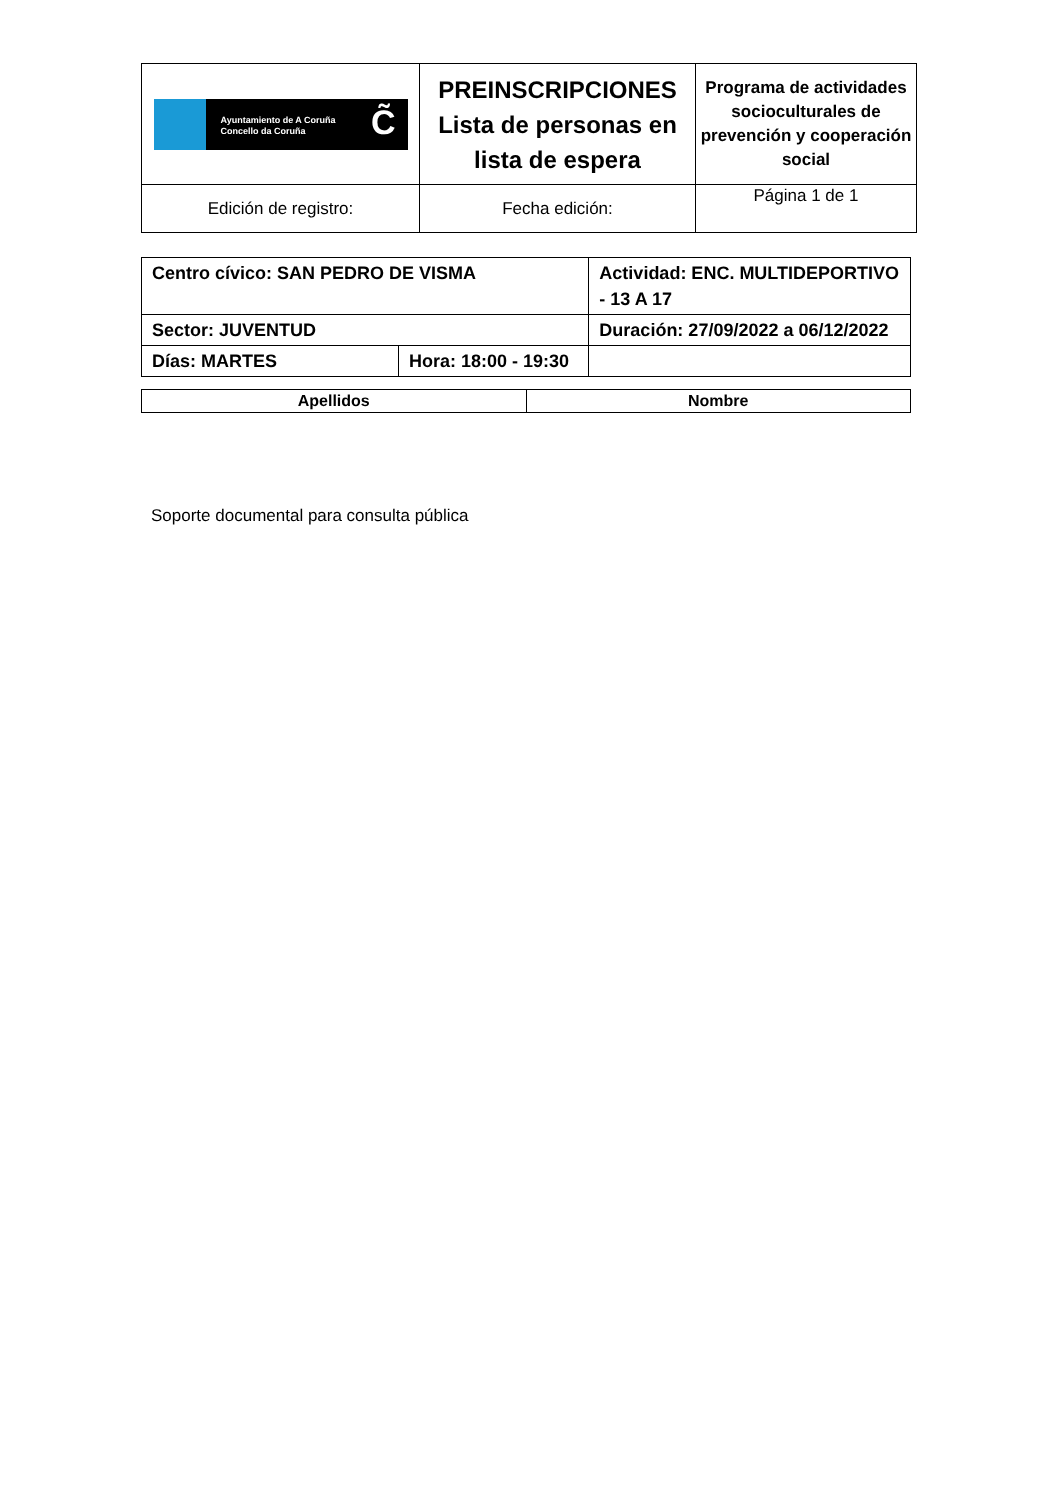| Ayuntamiento de A Coruña Concello da Coruña C̃ | PREINSCRIPCIONES Lista de personas en lista de espera | Programa de actividades socioculturales de prevención y cooperación social |
| Edición de registro: | Fecha edición: | Página 1 de 1 |
| Centro cívico: SAN PEDRO DE VISMA | | Actividad: ENC. MULTIDEPORTIVO - 13 A 17 | |
| Sector: JUVENTUD | | Duración: 27/09/2022 a 06/12/2022 | |
| Días: MARTES | Hora: 18:00 - 19:30 | | |
| Apellidos | Nombre |
| --- | --- |
Soporte documental para consulta pública